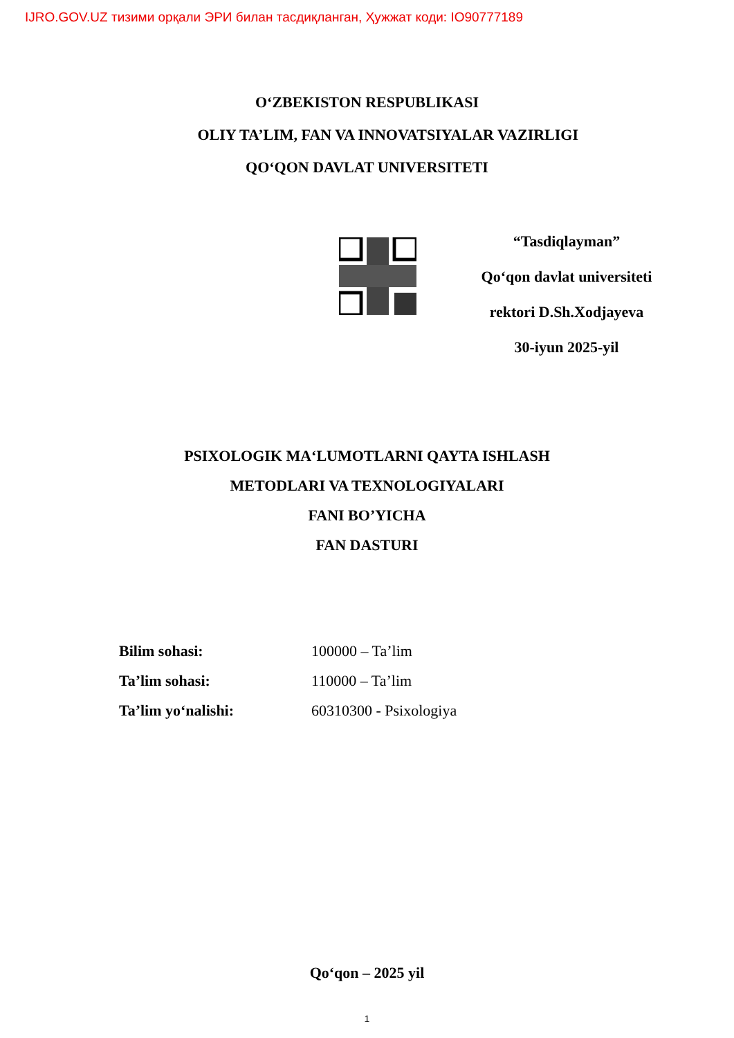IJRO.GOV.UZ тизими орқали ЭРИ билан тасдиқланган, Ҳужжат коди: IO90777189
O‘ZBEKISTON RESPUBLIKASI
OLIY TA’LIM, FAN VA INNOVATSIYALAR VAZIRLIGI
QO‘QON DAVLAT UNIVERSITETI
“Tasdiqlayman”
Qo‘qon davlat universiteti
rektori D.Sh.Xodjayeva
30-iyun 2025-yil
PSIXOLOGIK MA‘LUMOTLARNI QAYTA ISHLASH
METODLARI VA TEXNOLOGIYALARI
FANI BO’YICHA
FAN DASTURI
Bilim sohasi: 100000 – Ta’lim
Ta’lim sohasi: 110000 – Ta’lim
Ta’lim yo‘nalishi: 60310300 - Psixologiya
Qo‘qon – 2025 yil
1